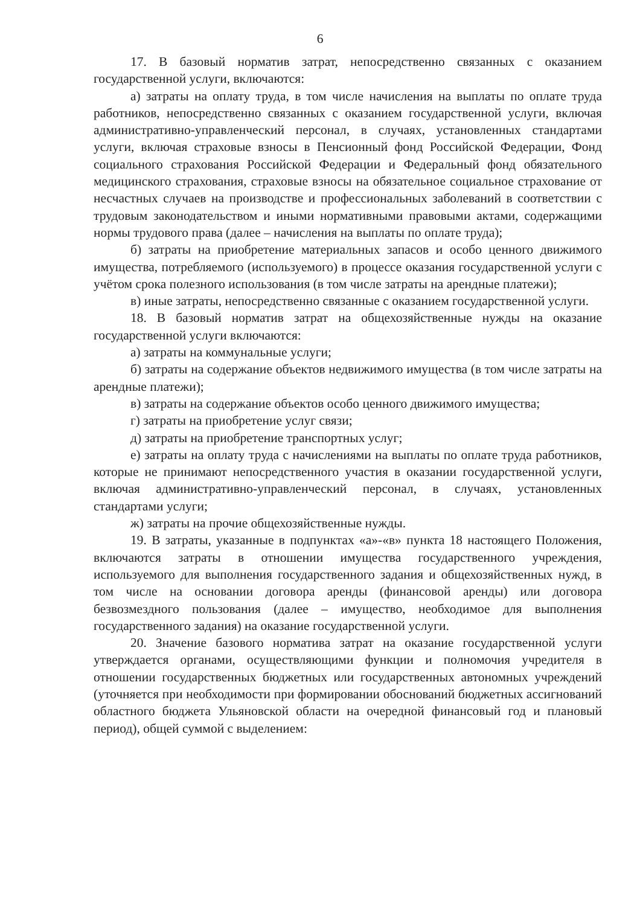6
17. В базовый норматив затрат, непосредственно связанных с оказанием государственной услуги, включаются:
а) затраты на оплату труда, в том числе начисления на выплаты по оплате труда работников, непосредственно связанных с оказанием государственной услуги, включая административно-управленческий персонал, в случаях, установленных стандартами услуги, включая страховые взносы в Пенсионный фонд Российской Федерации, Фонд социального страхования Российской Федерации и Федеральный фонд обязательного медицинского страхования, страховые взносы на обязательное социальное страхование от несчастных случаев на производстве и профессиональных заболеваний в соответствии с трудовым законодательством и иными нормативными правовыми актами, содержащими нормы трудового права (далее – начисления на выплаты по оплате труда);
б) затраты на приобретение материальных запасов и особо ценного движимого имущества, потребляемого (используемого) в процессе оказания государственной услуги с учётом срока полезного использования (в том числе затраты на арендные платежи);
в) иные затраты, непосредственно связанные с оказанием государственной услуги.
18. В базовый норматив затрат на общехозяйственные нужды на оказание государственной услуги включаются:
а) затраты на коммунальные услуги;
б) затраты на содержание объектов недвижимого имущества (в том числе затраты на арендные платежи);
в) затраты на содержание объектов особо ценного движимого имущества;
г) затраты на приобретение услуг связи;
д) затраты на приобретение транспортных услуг;
е) затраты на оплату труда с начислениями на выплаты по оплате труда работников, которые не принимают непосредственного участия в оказании государственной услуги, включая административно-управленческий персонал, в случаях, установленных стандартами услуги;
ж) затраты на прочие общехозяйственные нужды.
19. В затраты, указанные в подпунктах «а»-«в» пункта 18 настоящего Положения, включаются затраты в отношении имущества государственного учреждения, используемого для выполнения государственного задания и общехозяйственных нужд, в том числе на основании договора аренды (финансовой аренды) или договора безвозмездного пользования (далее – имущество, необходимое для выполнения государственного задания) на оказание государственной услуги.
20. Значение базового норматива затрат на оказание государственной услуги утверждается органами, осуществляющими функции и полномочия учредителя в отношении государственных бюджетных или государственных автономных учреждений (уточняется при необходимости при формировании обоснований бюджетных ассигнований областного бюджета Ульяновской области на очередной финансовый год и плановый период), общей суммой с выделением: